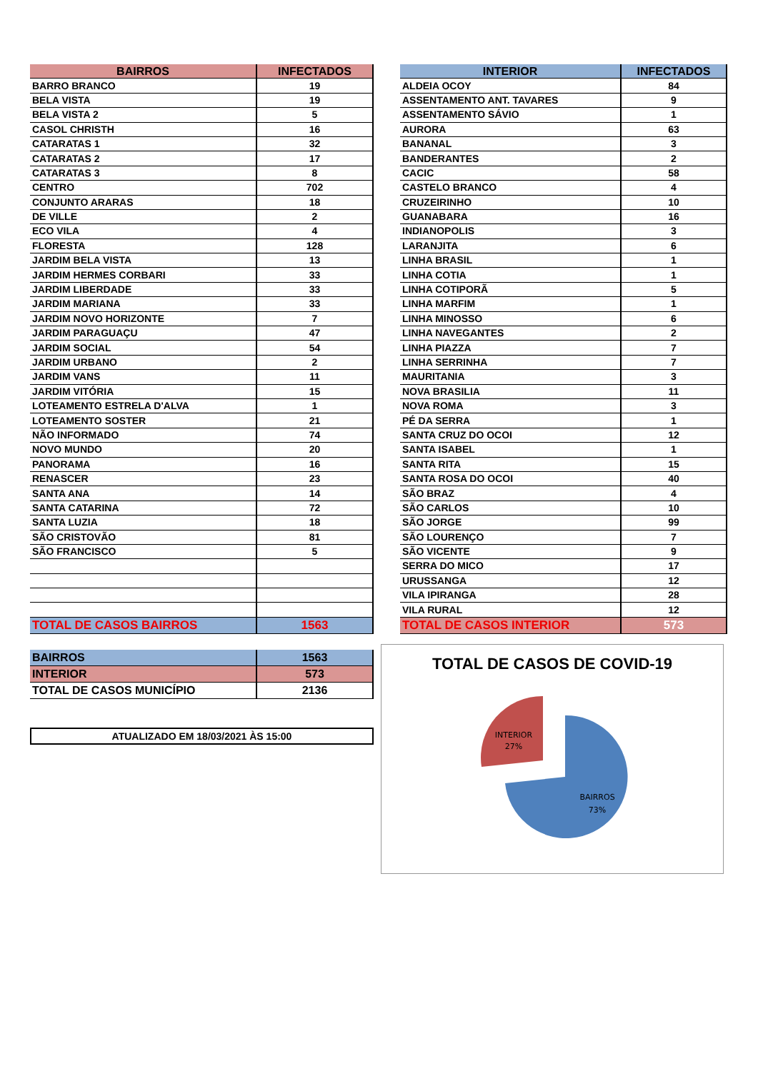| BAIRROS | INFECTADOS |
| --- | --- |
| BARRO BRANCO | 19 |
| BELA VISTA | 19 |
| BELA VISTA 2 | 5 |
| CASOL CHRISTH | 16 |
| CATARATAS 1 | 32 |
| CATARATAS 2 | 17 |
| CATARATAS 3 | 8 |
| CENTRO | 702 |
| CONJUNTO ARARAS | 18 |
| DE VILLE | 2 |
| ECO VILA | 4 |
| FLORESTA | 128 |
| JARDIM BELA VISTA | 13 |
| JARDIM HERMES CORBARI | 33 |
| JARDIM LIBERDADE | 33 |
| JARDIM MARIANA | 33 |
| JARDIM NOVO HORIZONTE | 7 |
| JARDIM PARAGUAÇU | 47 |
| JARDIM SOCIAL | 54 |
| JARDIM URBANO | 2 |
| JARDIM VANS | 11 |
| JARDIM VITÓRIA | 15 |
| LOTEAMENTO ESTRELA D'ALVA | 1 |
| LOTEAMENTO SOSTER | 21 |
| NÃO INFORMADO | 74 |
| NOVO MUNDO | 20 |
| PANORAMA | 16 |
| RENASCER | 23 |
| SANTA ANA | 14 |
| SANTA CATARINA | 72 |
| SANTA LUZIA | 18 |
| SÃO CRISTOVÃO | 81 |
| SÃO FRANCISCO | 5 |
| TOTAL DE CASOS BAIRROS | 1563 |
| BAIRROS | 1563 |
| INTERIOR | 573 |
| TOTAL DE CASOS MUNICÍPIO | 2136 |
ATUALIZADO EM 18/03/2021 ÀS 15:00
| INTERIOR | INFECTADOS |
| --- | --- |
| ALDEIA OCOY | 84 |
| ASSENTAMENTO ANT. TAVARES | 9 |
| ASSENTAMENTO SÁVIO | 1 |
| AURORA | 63 |
| BANANAL | 3 |
| BANDERANTES | 2 |
| CACIC | 58 |
| CASTELO BRANCO | 4 |
| CRUZEIRINHO | 10 |
| GUANABARA | 16 |
| INDIANOPOLIS | 3 |
| LARANJITA | 6 |
| LINHA BRASIL | 1 |
| LINHA COTIA | 1 |
| LINHA COTIPORÃ | 5 |
| LINHA MARFIM | 1 |
| LINHA MINOSSO | 6 |
| LINHA NAVEGANTES | 2 |
| LINHA PIAZZA | 7 |
| LINHA SERRINHA | 7 |
| MAURITANIA | 3 |
| NOVA BRASILIA | 11 |
| NOVA ROMA | 3 |
| PÉ DA SERRA | 1 |
| SANTA CRUZ DO OCOI | 12 |
| SANTA ISABEL | 1 |
| SANTA RITA | 15 |
| SANTA ROSA DO OCOI | 40 |
| SÃO BRAZ | 4 |
| SÃO CARLOS | 10 |
| SÃO JORGE | 99 |
| SÃO LOURENÇO | 7 |
| SÃO VICENTE | 9 |
| SERRA DO MICO | 17 |
| URUSSANGA | 12 |
| VILA IPIRANGA | 28 |
| VILA RURAL | 12 |
| TOTAL DE CASOS INTERIOR | 573 |
TOTAL DE CASOS DE COVID-19
INTERIOR
27%
BAIRROS
73%